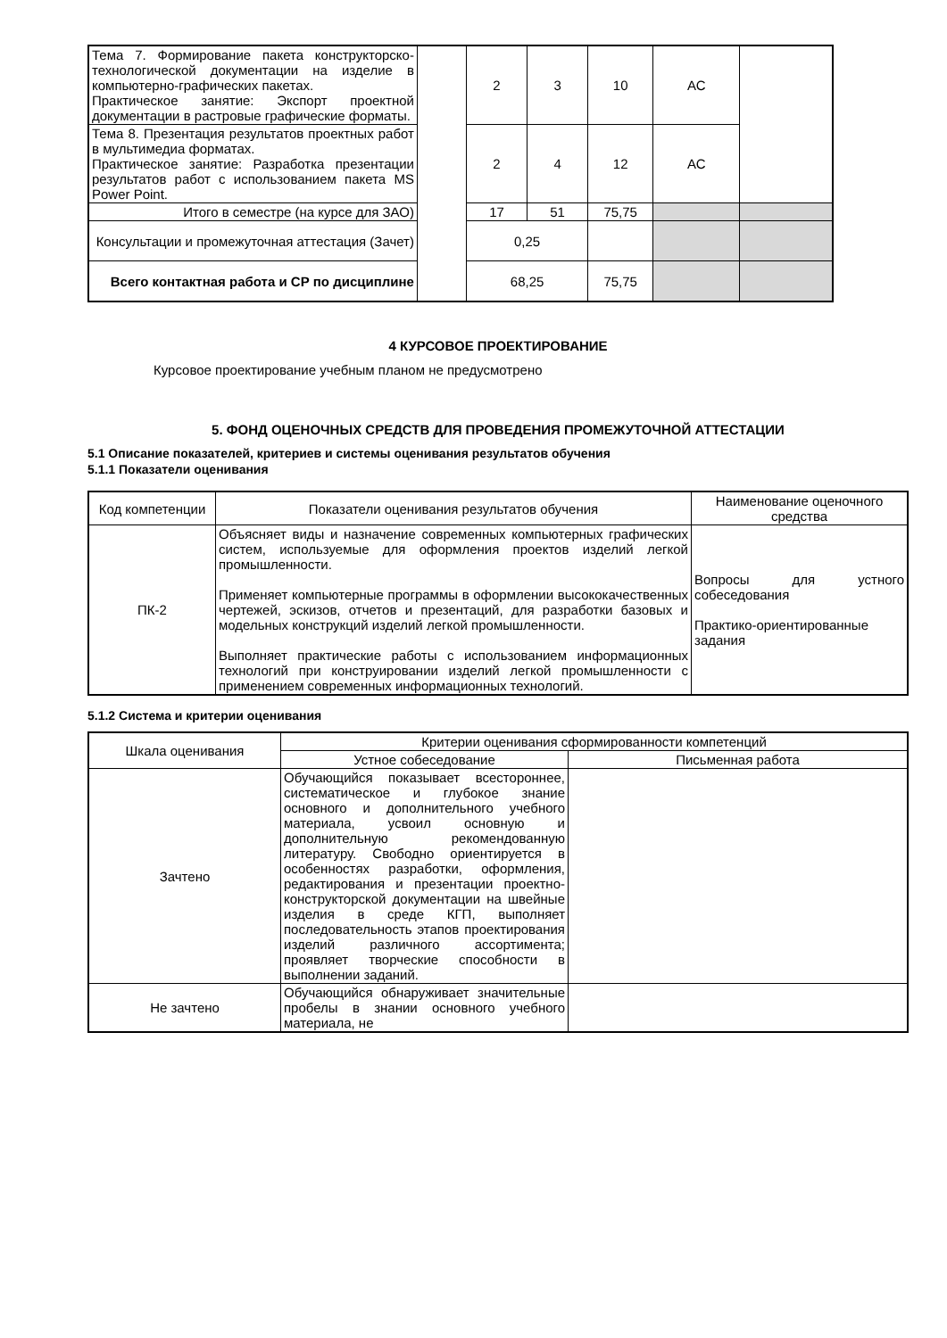| Тема 7. Формирование пакета конструкторско-технологической документации на изделие в компьютерно-графических пакетах. Практическое занятие: Экспорт проектной документации в растровые графические форматы. | | 2 | 3 | 10 | АС | |
| Тема 8. Презентация результатов проектных работ в мультимедиа форматах. Практическое занятие: Разработка презентации результатов работ с использованием пакета MS Power Point. | | 2 | 4 | 12 | АС | |
| Итого в семестре (на курсе для ЗАО) | | 17 | 51 | 75,75 | | |
| Консультации и промежуточная аттестация (Зачет) | | 0,25 | | | | |
| Всего контактная работа и СР по дисциплине | | 68,25 | | 75,75 | | |
4 КУРСОВОЕ ПРОЕКТИРОВАНИЕ
Курсовое проектирование учебным планом не предусмотрено
5. ФОНД ОЦЕНОЧНЫХ СРЕДСТВ ДЛЯ ПРОВЕДЕНИЯ ПРОМЕЖУТОЧНОЙ АТТЕСТАЦИИ
5.1 Описание показателей, критериев и системы оценивания результатов обучения
5.1.1 Показатели оценивания
| Код компетенции | Показатели оценивания результатов обучения | Наименование оценочного средства |
| ПК-2 | Объясняет виды и назначение современных компьютерных графических систем, используемые для оформления проектов изделий легкой промышленности. Применяет компьютерные программы в оформлении высококачественных чертежей, эскизов, отчетов и презентаций, для разработки базовых и модельных конструкций изделий легкой промышленности. Выполняет практические работы с использованием информационных технологий при конструировании изделий легкой промышленности с применением современных информационных технологий. | Вопросы для устного собеседования Практико-ориентированные задания |
5.1.2 Система и критерии оценивания
| Шкала оценивания | Критерии оценивания сформированности компетенций | |
| | Устное собеседование | Письменная работа |
| Зачтено | Обучающийся показывает всестороннее, систематическое и глубокое знание основного и дополнительного учебного материала, усвоил основную и дополнительную рекомендованную литературу. Свободно ориентируется в особенностях разработки, оформления, редактирования и презентации проектно-конструкторской документации на швейные изделия в среде КГП, выполняет последовательность этапов проектирования изделий различного ассортимента; проявляет творческие способности в выполнении заданий. | |
| Не зачтено | Обучающийся обнаруживает значительные пробелы в знании основного учебного материала, не | |